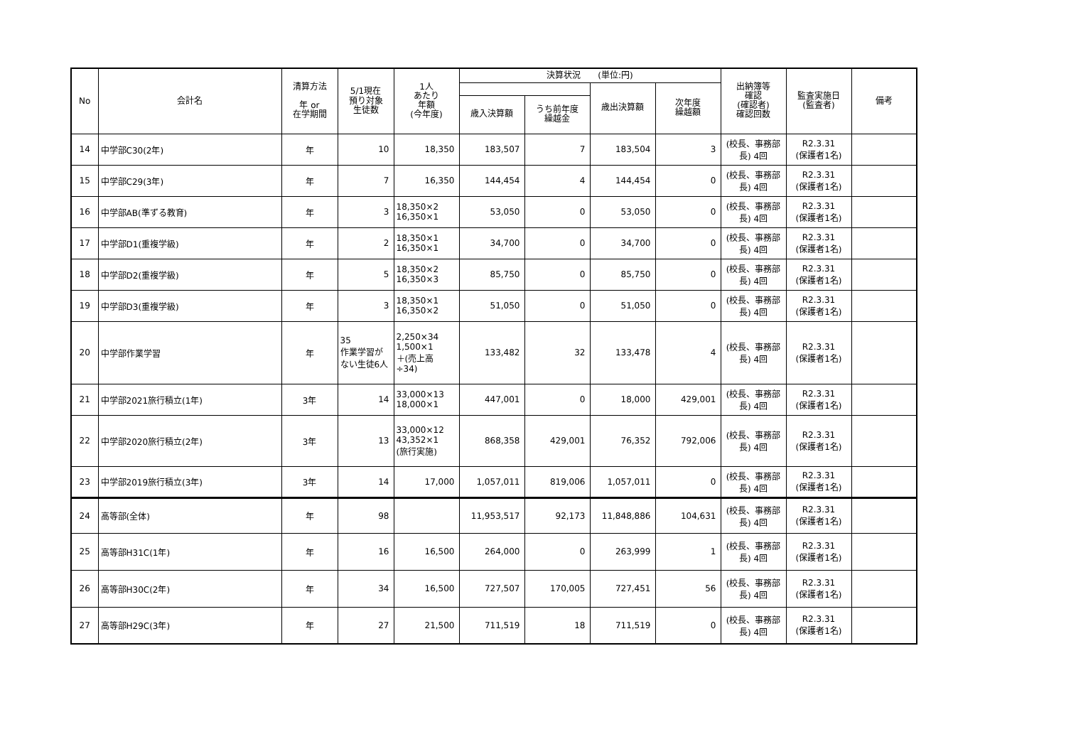| No | 会計名 | 清算方法 年 or 在学期間 | 5/1現在 預り対象 生徒数 | 1人 あたり 年額 (今年度) | 決算状況 (単位:円) | | | | 出納簿等 確認 (確認者) 確認回数 | 監査実施日 (監査者) | 備考 |
| --- | --- | --- | --- | --- | --- | --- | --- | --- | --- | --- | --- |
| | | | | | | | 歳出決算額 | 次年度 繰越額 | | | |
| | | | | | 歳入決算額 | うち前年度 繰越金 | | | | | |
| 14 | 中学部C30(2年) | 年 | 10 | 18,350 | 183,507 | 7 | 183,504 | 3 | (校長、事務部長) 4回 | R2.3.31 (保護者1名) | |
| 15 | 中学部C29(3年) | 年 | 7 | 16,350 | 144,454 | 4 | 144,454 | 0 | (校長、事務部長) 4回 | R2.3.31 (保護者1名) | |
| 16 | 中学部AB(準ずる教育) | 年 | 3 | 18,350×2 16,350×1 | 53,050 | 0 | 53,050 | 0 | (校長、事務部長) 4回 | R2.3.31 (保護者1名) | |
| 17 | 中学部D1(重複学級) | 年 | 2 | 18,350×1 16,350×1 | 34,700 | 0 | 34,700 | 0 | (校長、事務部長) 4回 | R2.3.31 (保護者1名) | |
| 18 | 中学部D2(重複学級) | 年 | 5 | 18,350×2 16,350×3 | 85,750 | 0 | 85,750 | 0 | (校長、事務部長) 4回 | R2.3.31 (保護者1名) | |
| 19 | 中学部D3(重複学級) | 年 | 3 | 18,350×1 16,350×2 | 51,050 | 0 | 51,050 | 0 | (校長、事務部長) 4回 | R2.3.31 (保護者1名) | |
| 20 | 中学部作業学習 | 年 | 35 作業学習がない生徒6人 | 2,250×34 1,500×1 ＋(売上高÷34) | 133,482 | 32 | 133,478 | 4 | (校長、事務部長) 4回 | R2.3.31 (保護者1名) | |
| 21 | 中学部2021旅行積立(1年) | 3年 | 14 | 33,000×13 18,000×1 | 447,001 | 0 | 18,000 | 429,001 | (校長、事務部長) 4回 | R2.3.31 (保護者1名) | |
| 22 | 中学部2020旅行積立(2年) | 3年 | 13 | 33,000×12 43,352×1 (旅行実施) | 868,358 | 429,001 | 76,352 | 792,006 | (校長、事務部長) 4回 | R2.3.31 (保護者1名) | |
| 23 | 中学部2019旅行積立(3年) | 3年 | 14 | 17,000 | 1,057,011 | 819,006 | 1,057,011 | 0 | (校長、事務部長) 4回 | R2.3.31 (保護者1名) | |
| 24 | 高等部(全体) | 年 | 98 | | 11,953,517 | 92,173 | 11,848,886 | 104,631 | (校長、事務部長) 4回 | R2.3.31 (保護者1名) | |
| 25 | 高等部H31C(1年) | 年 | 16 | 16,500 | 264,000 | 0 | 263,999 | 1 | (校長、事務部長) 4回 | R2.3.31 (保護者1名) | |
| 26 | 高等部H30C(2年) | 年 | 34 | 16,500 | 727,507 | 170,005 | 727,451 | 56 | (校長、事務部長) 4回 | R2.3.31 (保護者1名) | |
| 27 | 高等部H29C(3年) | 年 | 27 | 21,500 | 711,519 | 18 | 711,519 | 0 | (校長、事務部長) 4回 | R2.3.31 (保護者1名) | |